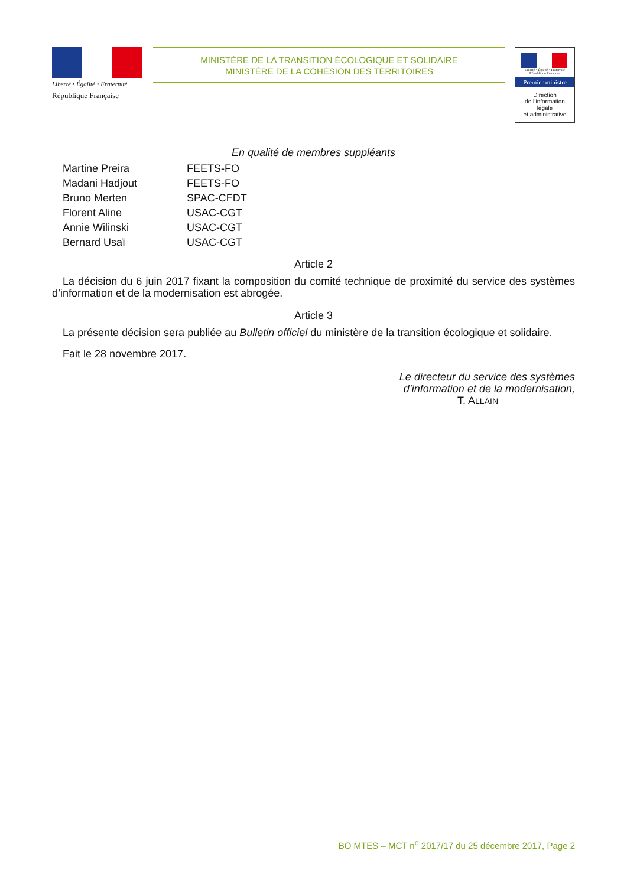Liberté • Égalité • Fraternité
République Française
MINISTÈRE DE LA TRANSITION ÉCOLOGIQUE ET SOLIDAIRE
MINISTÈRE DE LA COHÉSION DES TERRITOIRES
Liberté • Égalité • Fraternité
République Française
Premier ministre
Direction
de l’information
légale
et administrative
En qualité de membres suppléants
| Martine Preira | FEETS-FO |
| Madani Hadjout | FEETS-FO |
| Bruno Merten | SPAC-CFDT |
| Florent Aline | USAC-CGT |
| Annie Wilinski | USAC-CGT |
| Bernard Usaï | USAC-CGT |
Article 2
La décision du 6 juin 2017 fixant la composition du comité technique de proximité du service des systèmes d’information et de la modernisation est abrogée.
Article 3
La présente décision sera publiée au Bulletin officiel du ministère de la transition écologique et solidaire.
Fait le 28 novembre 2017.
Le directeur du service des systèmes
d’information et de la modernisation,
T. ALLAIN
BO MTES – MCT n<sup>o</sup> 2017/17 du 25 décembre 2017, Page 2